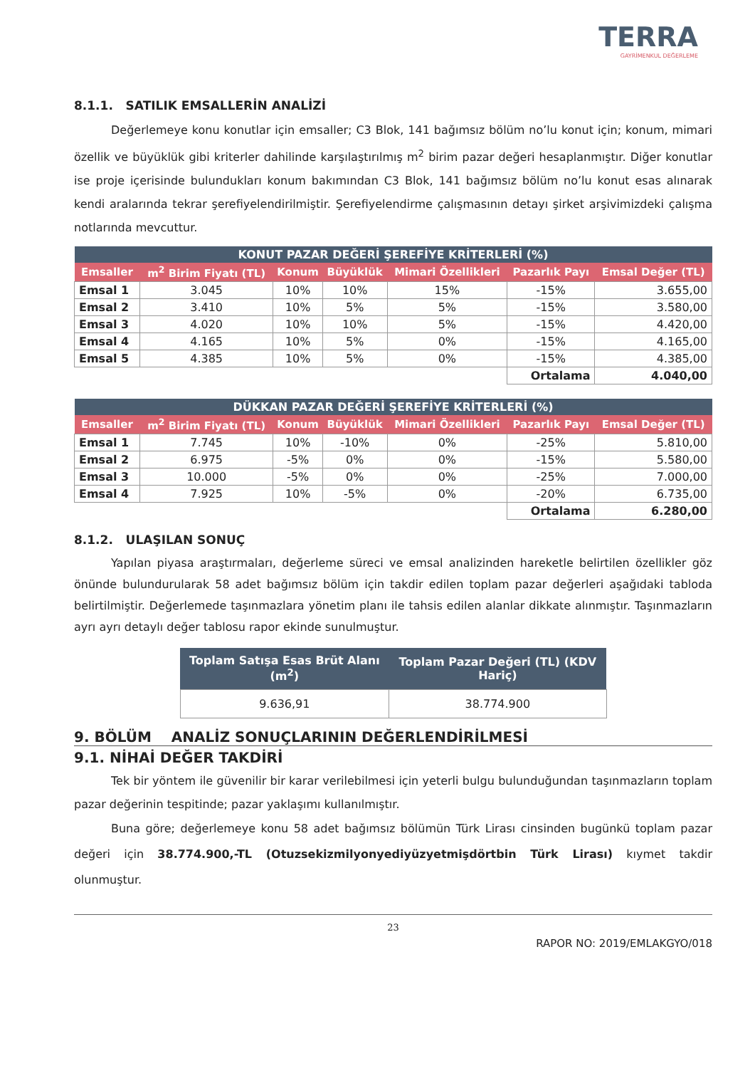TERRA
GAYRİMENKUL DEĞERLEME
8.1.1. SATILIK EMSALLERİN ANALİZİ
Değerlemeye konu konutlar için emsaller; C3 Blok, 141 bağımsız bölüm no’lu konut için; konum, mimari özellik ve büyüklük gibi kriterler dahilinde karşılaştırılmış m<sup>2</sup> birim pazar değeri hesaplanmıştır. Diğer konutlar ise proje içerisinde bulundukları konum bakımından C3 Blok, 141 bağımsız bölüm no’lu konut esas alınarak kendi aralarında tekrar şerefiyelendirilmiştir. Şerefiyelendirme çalışmasının detayı şirket arşivimizdeki çalışma notlarında mevcuttur.
| KONUT PAZAR DEĞERİ ŞEREFİYE KRİTERLERİ (%) | | | | | | |
| --- | --- | --- | --- | --- | --- | --- |
| Emsaller | m<sup>2</sup> Birim Fiyatı (TL) | Konum | Büyüklük | Mimari Özellikleri | Pazarlık Payı | Emsal Değer (TL) |
| Emsal 1 | 3.045 | 10% | 10% | 15% | -15% | 3.655,00 |
| Emsal 2 | 3.410 | 10% | 5% | 5% | -15% | 3.580,00 |
| Emsal 3 | 4.020 | 10% | 10% | 5% | -15% | 4.420,00 |
| Emsal 4 | 4.165 | 10% | 5% | 0% | -15% | 4.165,00 |
| Emsal 5 | 4.385 | 10% | 5% | 0% | -15% | 4.385,00 |
| | | | | | Ortalama | 4.040,00 |
| DÜKKAN PAZAR DEĞERİ ŞEREFİYE KRİTERLERİ (%) | | | | | | |
| --- | --- | --- | --- | --- | --- | --- |
| Emsaller | m<sup>2</sup> Birim Fiyatı (TL) | Konum | Büyüklük | Mimari Özellikleri | Pazarlık Payı | Emsal Değer (TL) |
| Emsal 1 | 7.745 | 10% | -10% | 0% | -25% | 5.810,00 |
| Emsal 2 | 6.975 | -5% | 0% | 0% | -15% | 5.580,00 |
| Emsal 3 | 10.000 | -5% | 0% | 0% | -25% | 7.000,00 |
| Emsal 4 | 7.925 | 10% | -5% | 0% | -20% | 6.735,00 |
| | | | | | Ortalama | 6.280,00 |
8.1.2. ULAŞILAN SONUÇ
Yapılan piyasa araştırmaları, değerleme süreci ve emsal analizinden hareketle belirtilen özellikler göz önünde bulundurularak 58 adet bağımsız bölüm için takdir edilen toplam pazar değerleri aşağıdaki tabloda belirtilmiştir. Değerlemede taşınmazlara yönetim planı ile tahsis edilen alanlar dikkate alınmıştır. Taşınmazların ayrı ayrı detaylı değer tablosu rapor ekinde sunulmuştur.
| Toplam Satışa Esas Brüt Alanı (m<sup>2</sup>) | Toplam Pazar Değeri (TL) (KDV Hariç) |
| --- | --- |
| 9.636,91 | 38.774.900 |
9. BÖLÜM ANALİZ SONUÇLARININ DEĞERLENDİRİLMESİ
9.1. NİHAİ DEĞER TAKDİRİ
Tek bir yöntem ile güvenilir bir karar verilebilmesi için yeterli bulgu bulunduğundan taşınmazların toplam pazar değerinin tespitinde; pazar yaklaşımı kullanılmıştır.
Buna göre; değerlemeye konu 58 adet bağımsız bölümün Türk Lirası cinsinden bugünkü toplam pazar değeri için 38.774.900,-TL (Otuzsekizmilyonyediyüzyetmişdörtbin Türk Lirası) kıymet takdir olunmuştur.
23
RAPOR NO: 2019/EMLAKGYO/018